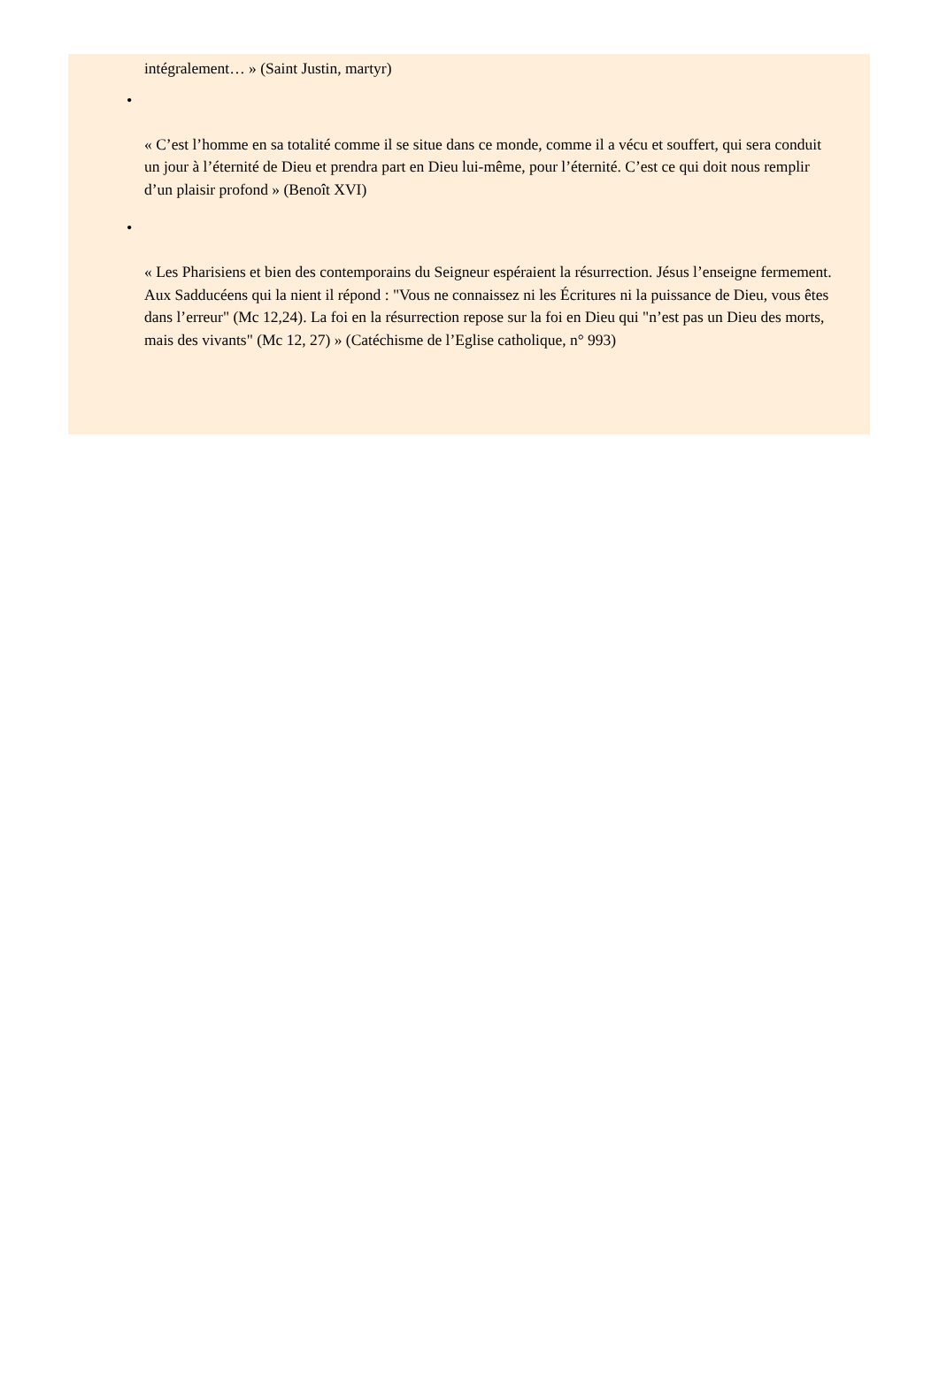intégralement… » (Saint Justin, martyr)
•
« C’est l’homme en sa totalité comme il se situe dans ce monde, comme il a vécu et souffert, qui sera conduit un jour à l’éternité de Dieu et prendra part en Dieu lui-même, pour l’éternité. C’est ce qui doit nous remplir d’un plaisir profond » (Benoît XVI)
•
« Les Pharisiens et bien des contemporains du Seigneur espéraient la résurrection. Jésus l’enseigne fermement. Aux Sadducéens qui la nient il répond : "Vous ne connaissez ni les Écritures ni la puissance de Dieu, vous êtes dans l’erreur" (Mc 12,24). La foi en la résurrection repose sur la foi en Dieu qui "n’est pas un Dieu des morts, mais des vivants" (Mc 12, 27) » (Catéchisme de l’Eglise catholique, n° 993)